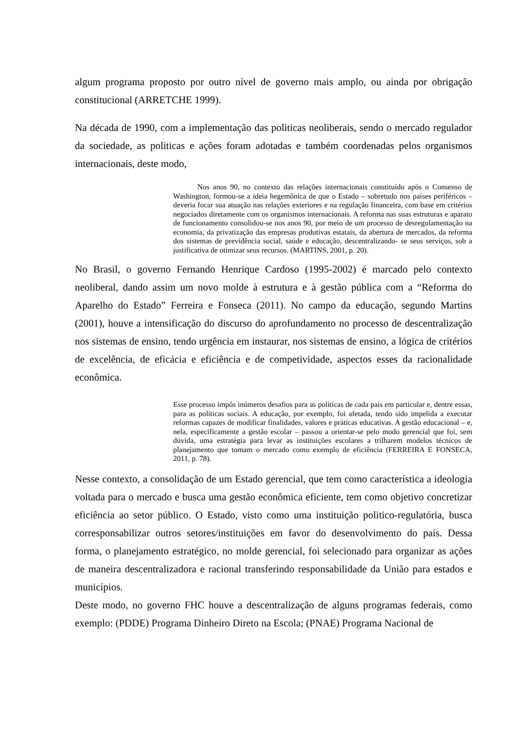algum programa proposto por outro nível de governo mais amplo, ou ainda por obrigação constitucional (ARRETCHE 1999).
Na década de 1990, com a implementação das politicas neoliberais, sendo o mercado regulador da sociedade, as politicas e ações foram adotadas e também coordenadas pelos organismos internacionais, deste modo,
Nos anos 90, no contexto das relações internacionais constituído após o Consenso de Washington, formou-se a ideia hegemônica de que o Estado – sobretudo nos países periféricos – deveria focar sua atuação nas relações exteriores e na regulação financeira, com base em critérios negociados diretamente com os organismos internacionais. A reforma nas suas estruturas e aparato de funcionamento consolidou-se nos anos 90, por meio de um processo de desregulamentação na economia, da privatização das empresas produtivas estatais, da abertura de mercados, da reforma dos sistemas de previdência social, saúde e educação, descentralizando- se seus serviços, sob a justificativa de otimizar seus recursos. (MARTINS, 2001, p. 20).
No Brasil, o governo Fernando Henrique Cardoso (1995-2002) é marcado pelo contexto neoliberal, dando assim um novo molde à estrutura e à gestão pública com a “Reforma do Aparelho do Estado” Ferreira e Fonseca (2011). No campo da educação, segundo Martins (2001), houve a intensificação do discurso do aprofundamento no processo de descentralização nos sistemas de ensino, tendo urgência em instaurar, nos sistemas de ensino, a lógica de critérios de excelência, de eficácia e eficiência e de competividade, aspectos esses da racionalidade econômica.
Esse processo impôs inúmeros desafios para as políticas de cada país em particular e, dentre essas, para as políticas sociais. A educação, por exemplo, foi afetada, tendo sido impelida a executar reformas capazes de modificar finalidades, valores e práticas educativas. A gestão educacional – e, nela, especificamente a gestão escolar – passou a orientar-se pelo modo gerencial que foi, sem dúvida, uma estratégia para levar as instituições escolares a trilharem modelos técnicos de planejamento que tomam o mercado como exemplo de eficiência (FERREIRA E FONSECA, 2011, p. 78).
Nesse contexto, a consolidação de um Estado gerencial, que tem como característica a ideologia voltada para o mercado e busca uma gestão econômica eficiente, tem como objetivo concretizar eficiência ao setor público. O Estado, visto como uma instituição politico-regulatória, busca corresponsabilizar outros setores/instituições em favor do desenvolvimento do país. Dessa forma, o planejamento estratégico, no molde gerencial, foi selecionado para organizar as ações de maneira descentralizadora e racional transferindo responsabilidade da União para estados e municípios.
Deste modo, no governo FHC houve a descentralização de alguns programas federais, como exemplo: (PDDE) Programa Dinheiro Direto na Escola; (PNAE) Programa Nacional de